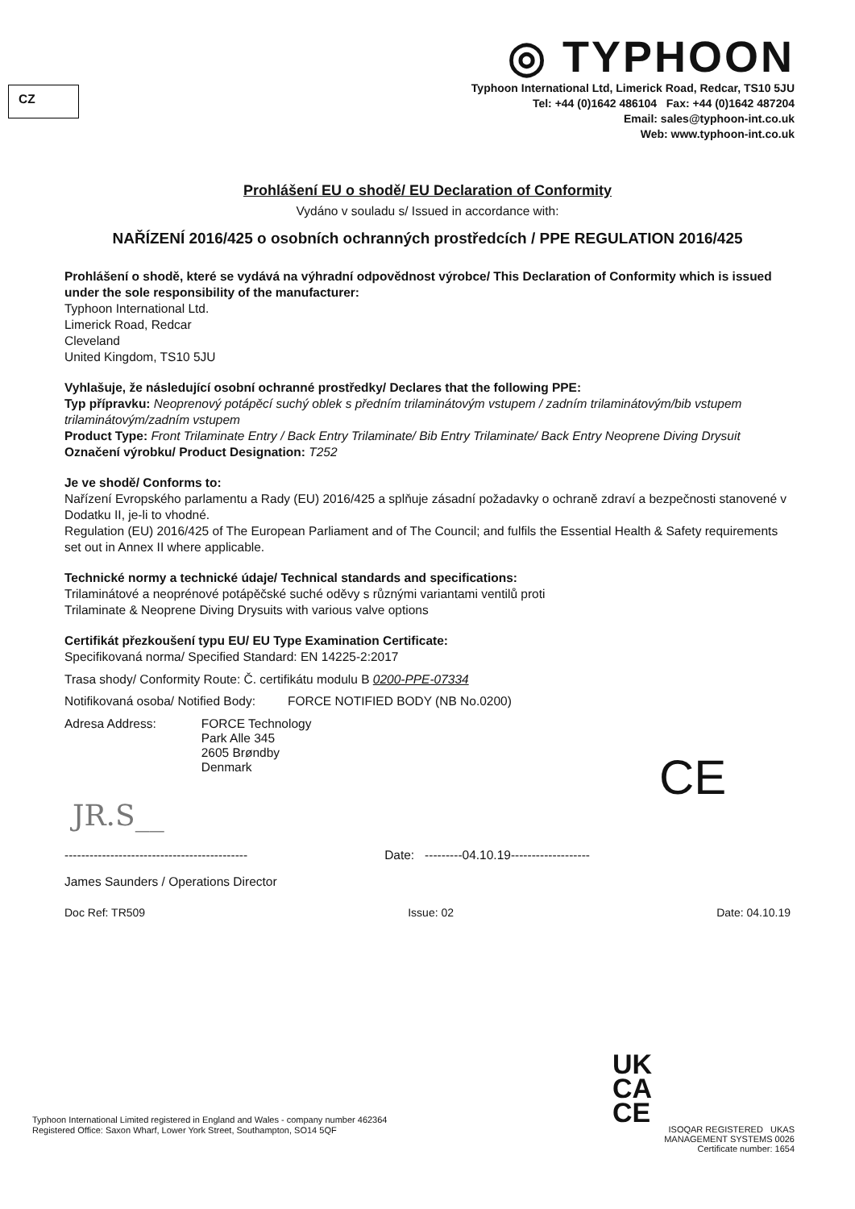CZ
◎ TYPHOON
Typhoon International Ltd, Limerick Road, Redcar, TS10 5JU
Tel: +44 (0)1642 486104 Fax: +44 (0)1642 487204
Email: sales@typhoon-int.co.uk
Web: www.typhoon-int.co.uk
Prohlášení EU o shodě/ EU Declaration of Conformity
Vydáno v souladu s/ Issued in accordance with:
NAŘÍZENÍ 2016/425 o osobních ochranných prostředcích / PPE REGULATION 2016/425
Prohlášení o shodě, které se vydává na výhradní odpovědnost výrobce/ This Declaration of Conformity which is issued under the sole responsibility of the manufacturer:
Typhoon International Ltd.
Limerick Road, Redcar
Cleveland
United Kingdom, TS10 5JU
Vyhlašuje, že následující osobní ochranné prostředky/ Declares that the following PPE:
Typ přípravku: Neoprenový potápěcí suchý oblek s předním trilaminátovým vstupem / zadním trilaminátovým/bib vstupem trilaminátovým/zadním vstupem
Product Type: Front Trilaminate Entry / Back Entry Trilaminate/ Bib Entry Trilaminate/ Back Entry Neoprene Diving Drysuit
Označení výrobku/ Product Designation: T252
Je ve shodě/ Conforms to:
Nařízení Evropského parlamentu a Rady (EU) 2016/425 a splňuje zásadní požadavky o ochraně zdraví a bezpečnosti stanovené v Dodatku II, je-li to vhodné.
Regulation (EU) 2016/425 of The European Parliament and of The Council; and fulfils the Essential Health & Safety requirements set out in Annex II where applicable.
Technické normy a technické údaje/ Technical standards and specifications:
Trilaminátové a neoprénové potápěčské suché oděvy s různými variantami ventilů proti
Trilaminate & Neoprene Diving Drysuits with various valve options
Certifikát přezkoušení typu EU/ EU Type Examination Certificate:
Specifikovaná norma/ Specified Standard: EN 14225-2:2017
Trasa shody/ Conformity Route: Č. certifikátu modulu B 0200-PPE-07334
Notifikovaná osoba/ Notified Body: FORCE NOTIFIED BODY (NB No.0200)
Adresa Address: FORCE Technology
Park Alle 345
2605 Brøndby
Denmark
JR.S__
-------------------------------------------- Date: ---------04.10.19-------------------
James Saunders / Operations Director
Doc Ref: TR509 Issue: 02 Date: 04.10.19
CE
Typhoon International Limited registered in England and Wales - company number 462364
Registered Office: Saxon Wharf, Lower York Street, Southampton, SO14 5QF
UK
CA
CE
ISOQAR REGISTERED UKAS MANAGEMENT SYSTEMS 0026
Certificate number: 1654